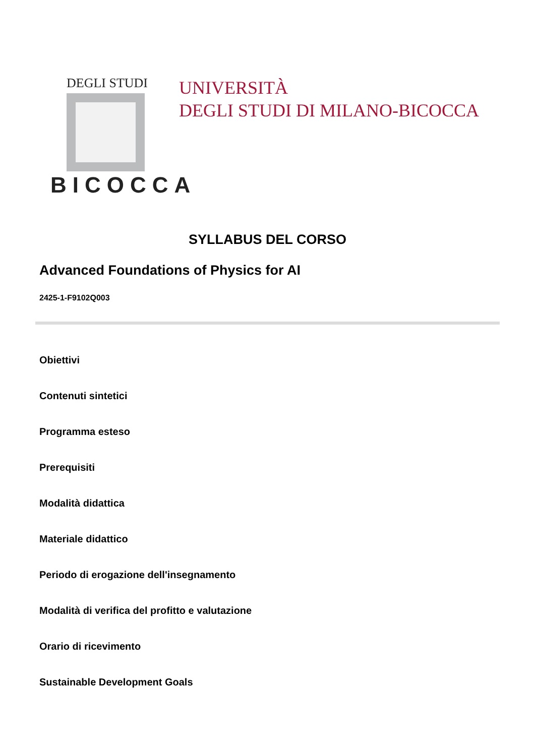DEGLI STUDI
BICOCCA
UNIVERSITÀ
DEGLI STUDI DI MILANO-BICOCCA
SYLLABUS DEL CORSO
Advanced Foundations of Physics for AI
2425-1-F9102Q003
Obiettivi
Contenuti sintetici
Programma esteso
Prerequisiti
Modalità didattica
Materiale didattico
Periodo di erogazione dell'insegnamento
Modalità di verifica del profitto e valutazione
Orario di ricevimento
Sustainable Development Goals